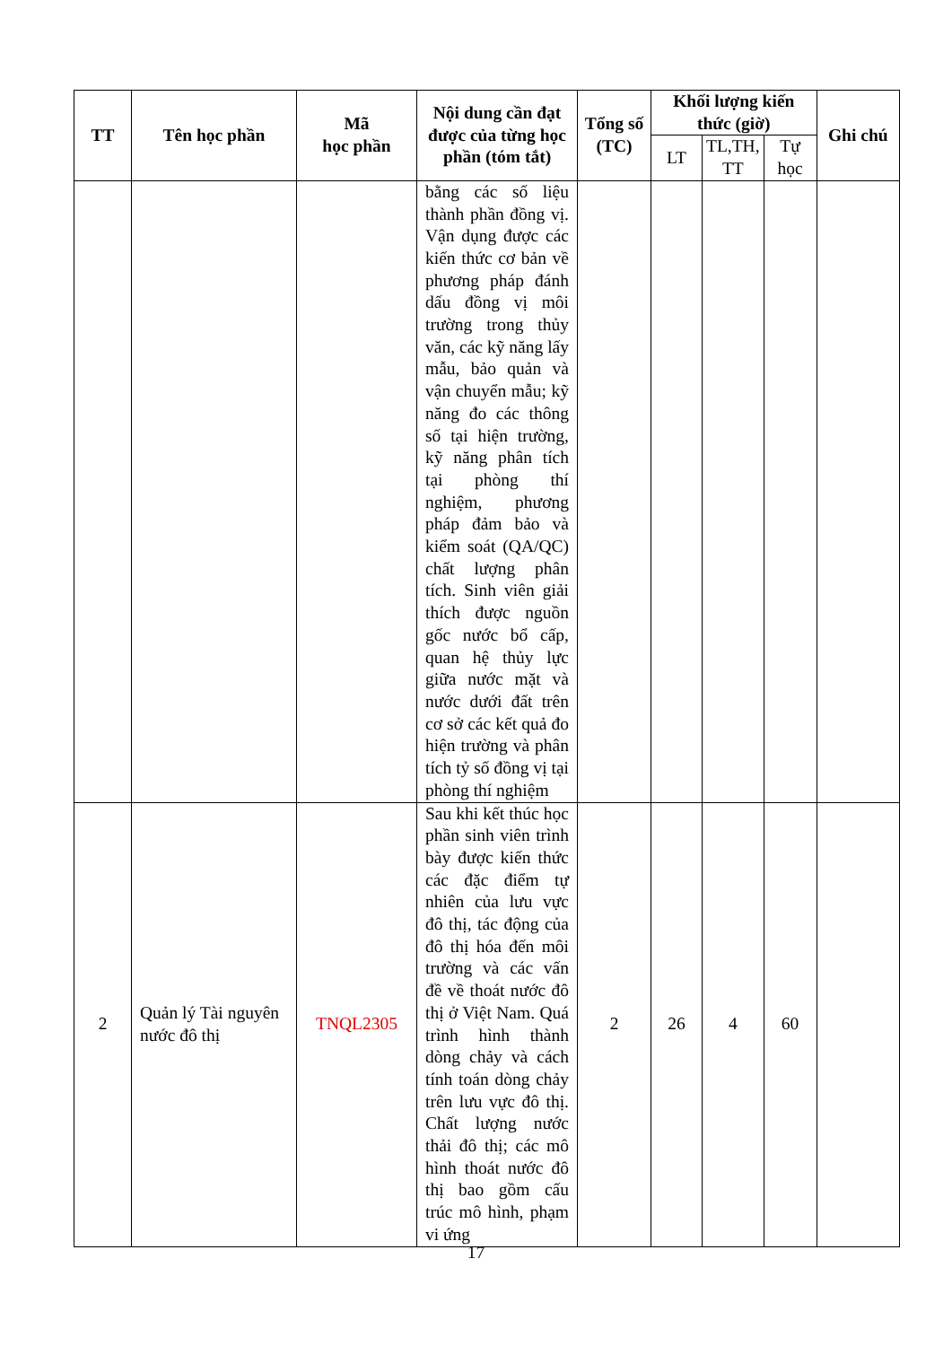| TT | Tên học phần | Mã học phần | Nội dung cần đạt được của từng học phần (tóm tắt) | Tổng số (TC) | Khối lượng kiến thức (giờ) | | | Ghi chú |
| --- | --- | --- | --- | --- | --- | --- | --- | --- |
| | | | | | LT | TL,TH, TT | Tự học | |
| | | | bằng các số liệu thành phần đồng vị. Vận dụng được các kiến thức cơ bản về phương pháp đánh dấu đồng vị môi trường trong thủy văn, các kỹ năng lấy mẫu, bảo quản và vận chuyển mẫu; kỹ năng đo các thông số tại hiện trường, kỹ năng phân tích tại phòng thí nghiệm, phương pháp đảm bảo và kiểm soát (QA/QC) chất lượng phân tích. Sinh viên giải thích được nguồn gốc nước bổ cấp, quan hệ thủy lực giữa nước mặt và nước dưới đất trên cơ sở các kết quả đo hiện trường và phân tích tỷ số đồng vị tại phòng thí nghiệm | | | | | |
| 2 | Quản lý Tài nguyên nước đô thị | TNQL2305 | Sau khi kết thúc học phần sinh viên trình bày được kiến thức các đặc điểm tự nhiên của lưu vực đô thị, tác động của đô thị hóa đến môi trường và các vấn đề về thoát nước đô thị ở Việt Nam. Quá trình hình thành dòng chảy và cách tính toán dòng chảy trên lưu vực đô thị. Chất lượng nước thải đô thị; các mô hình thoát nước đô thị bao gồm cấu trúc mô hình, phạm vi ứng | 2 | 26 | 4 | 60 | |
17